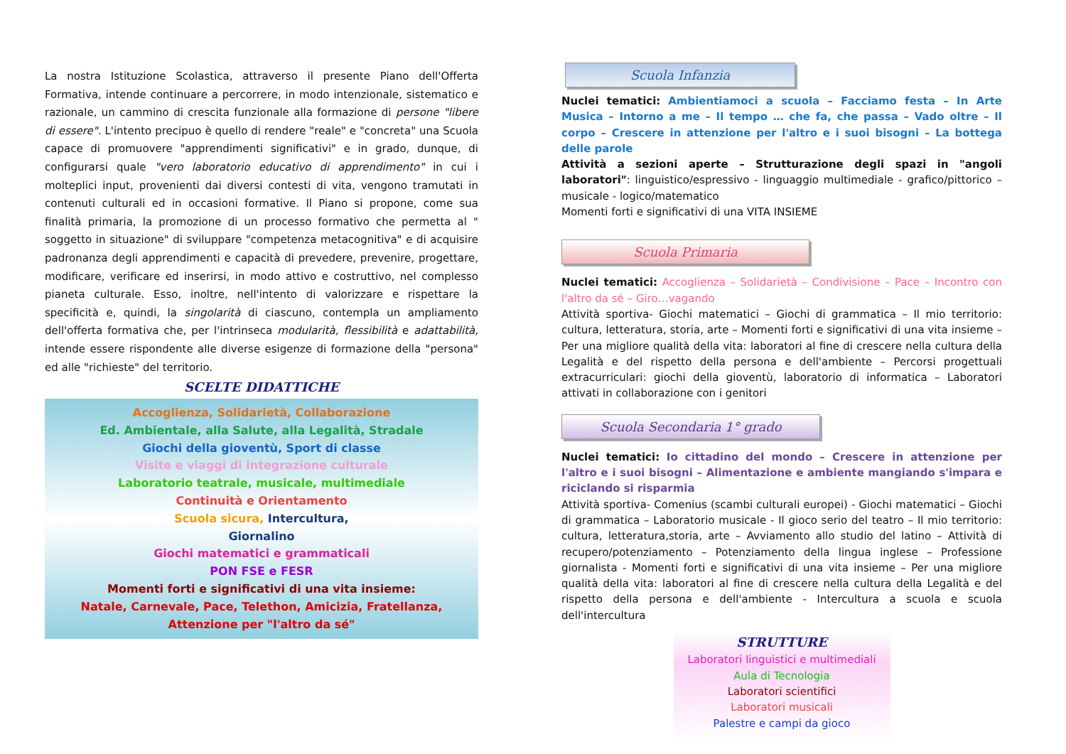La nostra Istituzione Scolastica, attraverso il presente Piano dell'Offerta Formativa, intende continuare a percorrere, in modo intenzionale, sistematico e razionale, un cammino di crescita funzionale alla formazione di persone "libere di essere". L'intento precipuo è quello di rendere "reale" e "concreta" una Scuola capace di promuovere "apprendimenti significativi" e in grado, dunque, di configurarsi quale "vero laboratorio educativo di apprendimento" in cui i molteplici input, provenienti dai diversi contesti di vita, vengono tramutati in contenuti culturali ed in occasioni formative. Il Piano si propone, come sua finalità primaria, la promozione di un processo formativo che permetta al " soggetto in situazione" di sviluppare "competenza metacognitiva" e di acquisire padronanza degli apprendimenti e capacità di prevedere, prevenire, progettare, modificare, verificare ed inserirsi, in modo attivo e costruttivo, nel complesso pianeta culturale. Esso, inoltre, nell'intento di valorizzare e rispettare la specificità e, quindi, la singolarità di ciascuno, contempla un ampliamento dell'offerta formativa che, per l'intrinseca modularità, flessibilità e adattabilità, intende essere rispondente alle diverse esigenze di formazione della "persona" ed alle "richieste" del territorio.
SCELTE DIDATTICHE
Accoglienza, Solidarietà, Collaborazione
Ed. Ambientale, alla Salute, alla Legalità, Stradale
Giochi della gioventù, Sport di classe
Visite e viaggi di integrazione culturale
Laboratorio teatrale, musicale, multimediale
Continuità e Orientamento
Scuola sicura, Intercultura,
Giornalino
Giochi matematici e grammaticali
PON FSE e FESR
Momenti forti e significativi di una vita insieme:
Natale, Carnevale, Pace, Telethon, Amicizia, Fratellanza,
Attenzione per "l'altro da sé"
Scuola Infanzia
Nuclei tematici: Ambientiamoci a scuola – Facciamo festa – In Arte Musica – Intorno a me – Il tempo … che fa, che passa – Vado oltre – Il corpo – Crescere in attenzione per l'altro e i suoi bisogni – La bottega delle parole
Attività a sezioni aperte – Strutturazione degli spazi in "angoli laboratori": linguistico/espressivo - linguaggio multimediale - grafico/pittorico – musicale - logico/matematico
Momenti forti e significativi di una VITA INSIEME
Scuola Primaria
Nuclei tematici: Accoglienza – Solidarietà – Condivisione – Pace – Incontro con l'altro da sé – Giro…vagando
Attività sportiva- Giochi matematici – Giochi di grammatica – Il mio territorio: cultura, letteratura, storia, arte – Momenti forti e significativi di una vita insieme – Per una migliore qualità della vita: laboratori al fine di crescere nella cultura della Legalità e del rispetto della persona e dell'ambiente – Percorsi progettuali extracurriculari: giochi della gioventù, laboratorio di informatica – Laboratori attivati in collaborazione con i genitori
Scuola Secondaria 1° grado
Nuclei tematici: Io cittadino del mondo – Crescere in attenzione per l'altro e i suoi bisogni – Alimentazione e ambiente mangiando s'impara e riciclando si risparmia
Attività sportiva- Comenius (scambi culturali europei) - Giochi matematici – Giochi di grammatica – Laboratorio musicale - Il gioco serio del teatro – Il mio territorio: cultura, letteratura,storia, arte – Avviamento allo studio del latino – Attività di recupero/potenziamento – Potenziamento della lingua inglese – Professione giornalista - Momenti forti e significativi di una vita insieme – Per una migliore qualità della vita: laboratori al fine di crescere nella cultura della Legalità e del rispetto della persona e dell'ambiente - Intercultura a scuola e scuola dell'intercultura
STRUTTURE
Laboratori linguistici e multimediali
Aula di Tecnologia
Laboratori scientifici
Laboratori musicali
Palestre e campi da gioco